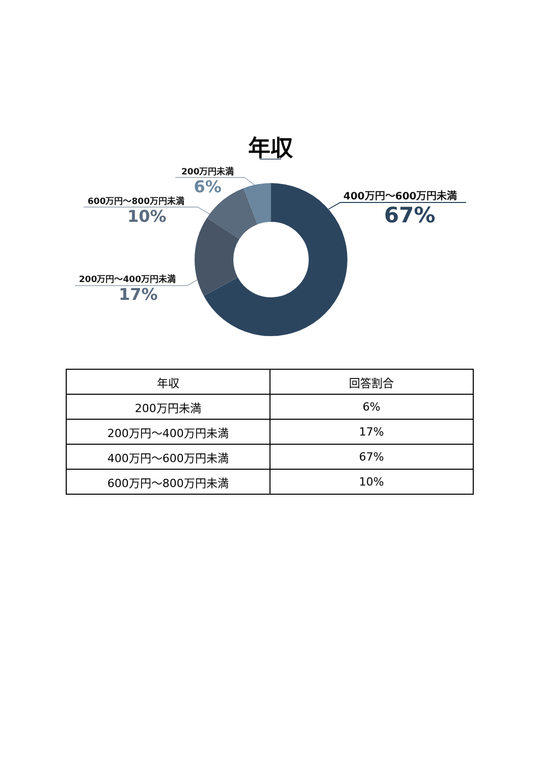年収
200万円未満
6%
600万円〜800万円未満
10%
200万円〜400万円未満
17%
400万円〜600万円未満
67%
| 年収 | 回答割合 |
| --- | --- |
| 200万円未満 | 6% |
| 200万円〜400万円未満 | 17% |
| 400万円〜600万円未満 | 67% |
| 600万円〜800万円未満 | 10% |